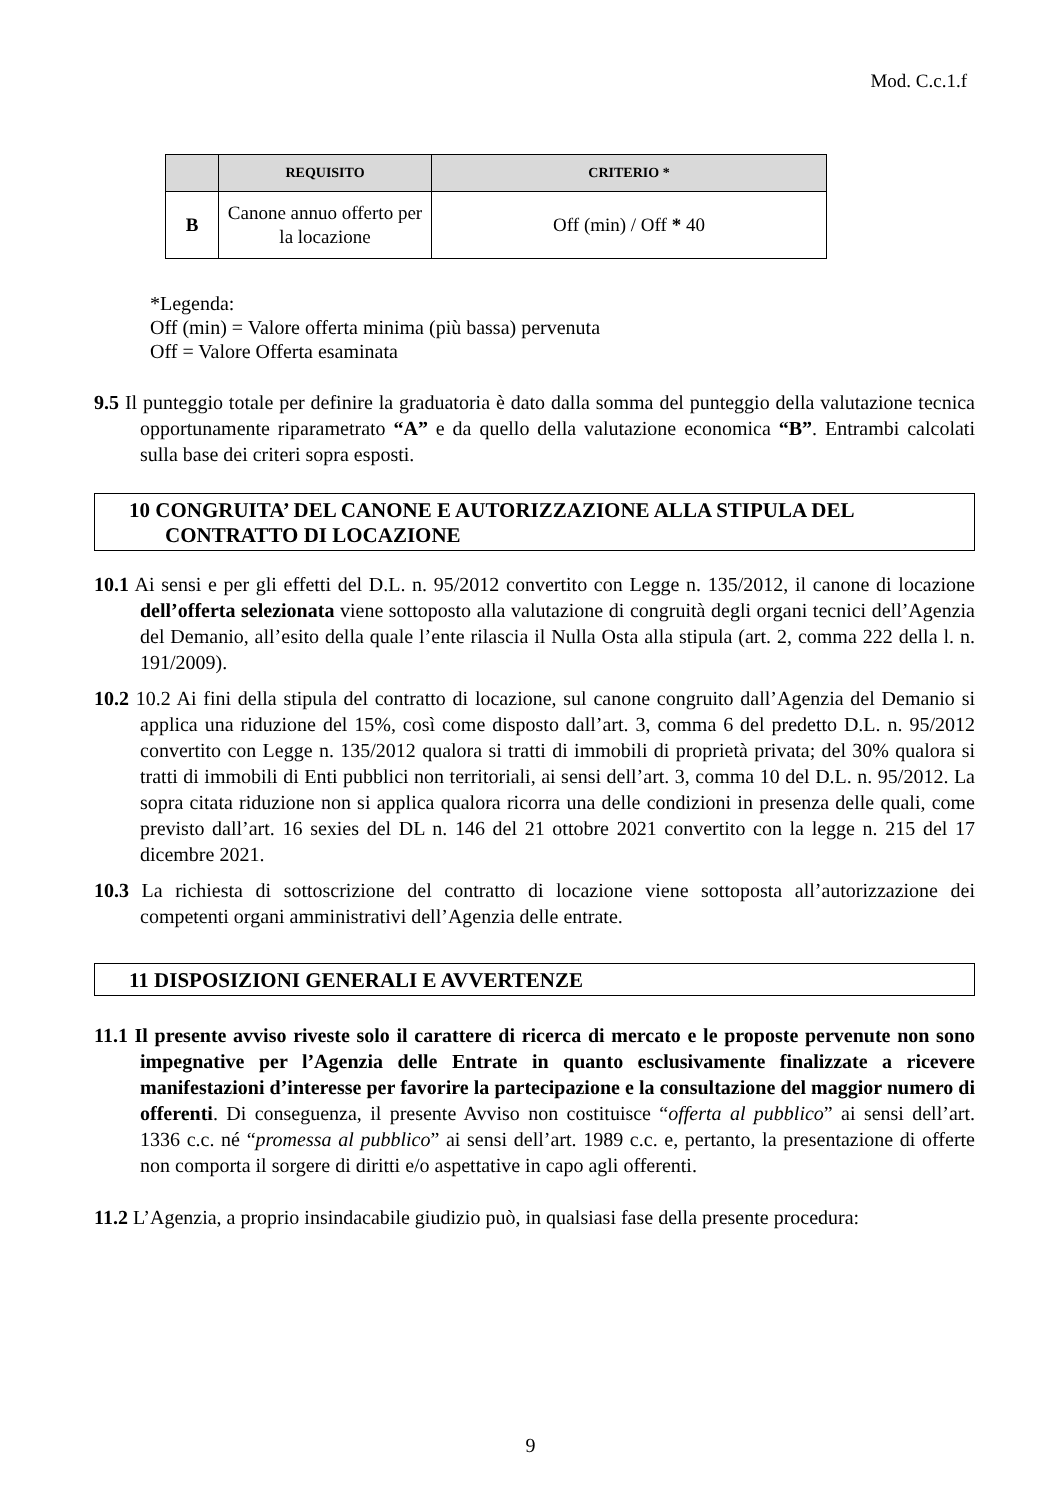Mod. C.c.1.f
| | REQUISITO | CRITERIO * |
| --- | --- | --- |
| B | Canone annuo offerto per la locazione | Off (min) / Off * 40 |
*Legenda:
Off (min) = Valore offerta minima (più bassa) pervenuta
Off = Valore Offerta esaminata
9.5 Il punteggio totale per definire la graduatoria è dato dalla somma del punteggio della valutazione tecnica opportunamente riparametrato “A” e da quello della valutazione economica “B”. Entrambi calcolati sulla base dei criteri sopra esposti.
10 CONGRUITA’ DEL CANONE E AUTORIZZAZIONE ALLA STIPULA DEL CONTRATTO DI LOCAZIONE
10.1 Ai sensi e per gli effetti del D.L. n. 95/2012 convertito con Legge n. 135/2012, il canone di locazione dell’offerta selezionata viene sottoposto alla valutazione di congruità degli organi tecnici dell’Agenzia del Demanio, all’esito della quale l’ente rilascia il Nulla Osta alla stipula (art. 2, comma 222 della l. n. 191/2009).
10.2 10.2 Ai fini della stipula del contratto di locazione, sul canone congruito dall’Agenzia del Demanio si applica una riduzione del 15%, così come disposto dall’art. 3, comma 6 del predetto D.L. n. 95/2012 convertito con Legge n. 135/2012 qualora si tratti di immobili di proprietà privata; del 30% qualora si tratti di immobili di Enti pubblici non territoriali, ai sensi dell’art. 3, comma 10 del D.L. n. 95/2012. La sopra citata riduzione non si applica qualora ricorra una delle condizioni in presenza delle quali, come previsto dall’art. 16 sexies del DL n. 146 del 21 ottobre 2021 convertito con la legge n. 215 del 17 dicembre 2021.
10.3 La richiesta di sottoscrizione del contratto di locazione viene sottoposta all’autorizzazione dei competenti organi amministrativi dell’Agenzia delle entrate.
11 DISPOSIZIONI GENERALI E AVVERTENZE
11.1 Il presente avviso riveste solo il carattere di ricerca di mercato e le proposte pervenute non sono impegnative per l’Agenzia delle Entrate in quanto esclusivamente finalizzate a ricevere manifestazioni d’interesse per favorire la partecipazione e la consultazione del maggior numero di offerenti. Di conseguenza, il presente Avviso non costituisce “offerta al pubblico” ai sensi dell’art. 1336 c.c. né “promessa al pubblico” ai sensi dell’art. 1989 c.c. e, pertanto, la presentazione di offerte non comporta il sorgere di diritti e/o aspettative in capo agli offerenti.
11.2 L’Agenzia, a proprio insindacabile giudizio può, in qualsiasi fase della presente procedura:
9